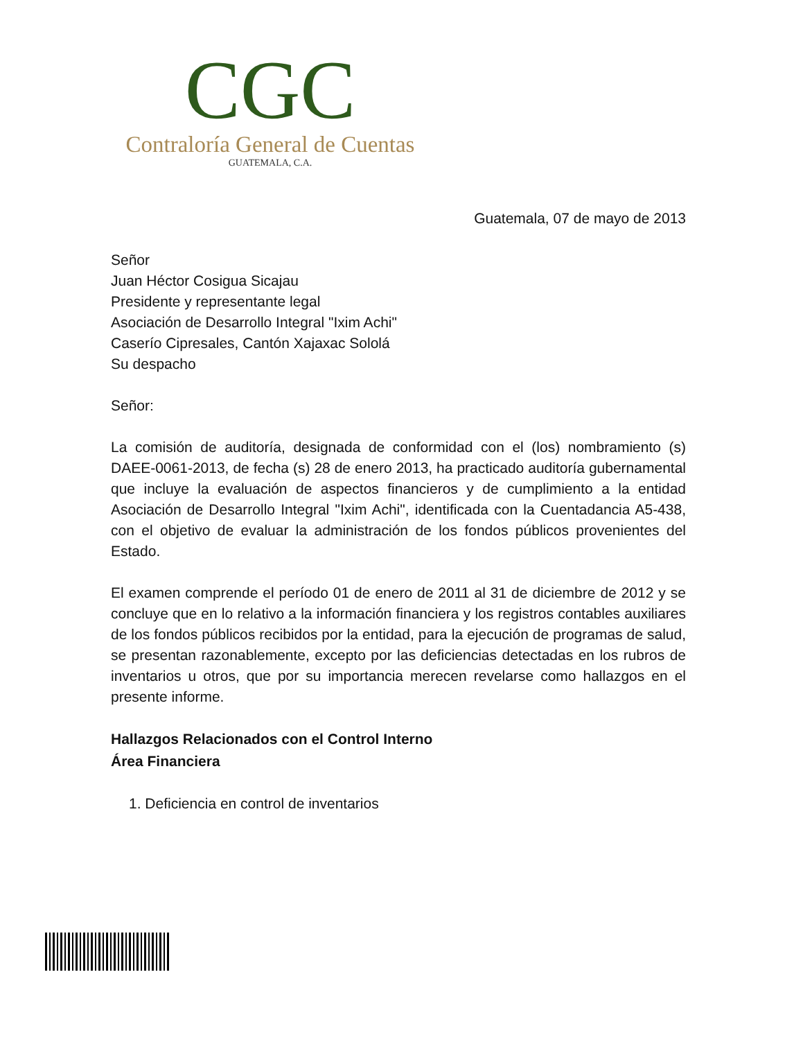CGC
Contraloría General de Cuentas
GUATEMALA, C.A.
Guatemala, 07 de mayo de 2013
Señor
Juan Héctor Cosigua Sicajau
Presidente y representante legal
Asociación de Desarrollo Integral "Ixim Achi"
Caserío Cipresales, Cantón Xajaxac Sololá
Su despacho
Señor:
La comisión de auditoría, designada de conformidad con el (los) nombramiento (s) DAEE-0061-2013, de fecha (s) 28 de enero 2013, ha practicado auditoría gubernamental que incluye la evaluación de aspectos financieros y de cumplimiento a la entidad Asociación de Desarrollo Integral "Ixim Achi", identificada con la Cuentadancia A5-438, con el objetivo de evaluar la administración de los fondos públicos provenientes del Estado.
El examen comprende el período 01 de enero de 2011 al 31 de diciembre de 2012 y se concluye que en lo relativo a la información financiera y los registros contables auxiliares de los fondos públicos recibidos por la entidad, para la ejecución de programas de salud, se presentan razonablemente, excepto por las deficiencias detectadas en los rubros de inventarios u otros, que por su importancia merecen revelarse como hallazgos en el presente informe.
Hallazgos Relacionados con el Control Interno
Área Financiera
1. Deficiencia en control de inventarios